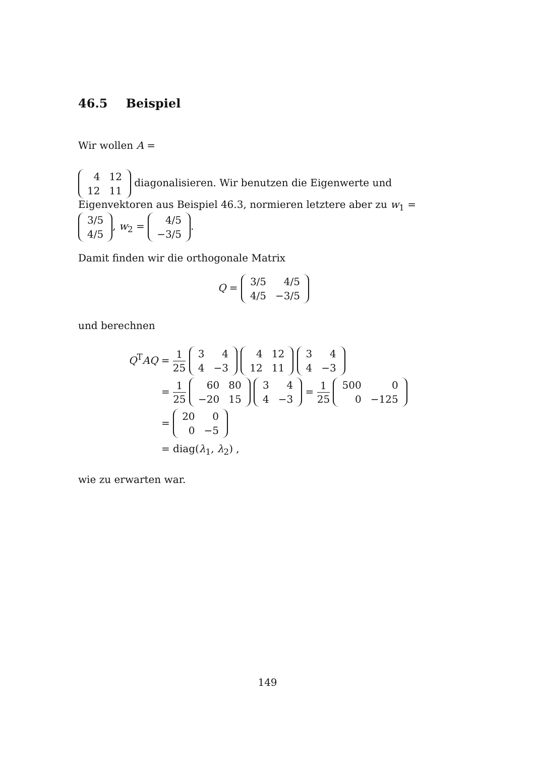46.5 Beispiel
Wir wollen A =
| 4 | 12 |
| 12 | 11 |
diagonalisieren. Wir benutzen die Eigenwerte und Eigenvektoren aus Beispiel 46.3, normieren letztere aber zu w<sub>1</sub> =
| 3/5 |
| 4/5 |
, w<sub>2</sub> =
| 4/5 |
| −3/5 |
.
Damit finden wir die orthogonale Matrix
Q =
| 3/5 | 4/5 |
| 4/5 | −3/5 |
und berechnen
Q<sup>T</sup>AQ = 1 25
| 3 | 4 |
| 4 | −3 |
| 4 | 12 |
| 12 | 11 |
| 3 | 4 |
| 4 | −3 |
= 1 25
| 60 | 80 |
| −20 | 15 |
| 3 | 4 |
| 4 | −3 |
= 1 25
| 500 | 0 |
| 0 | −125 |
=
| 20 | 0 |
| 0 | −5 |
= diag(λ<sub>1</sub>, λ<sub>2</sub>) ,
wie zu erwarten war.
149